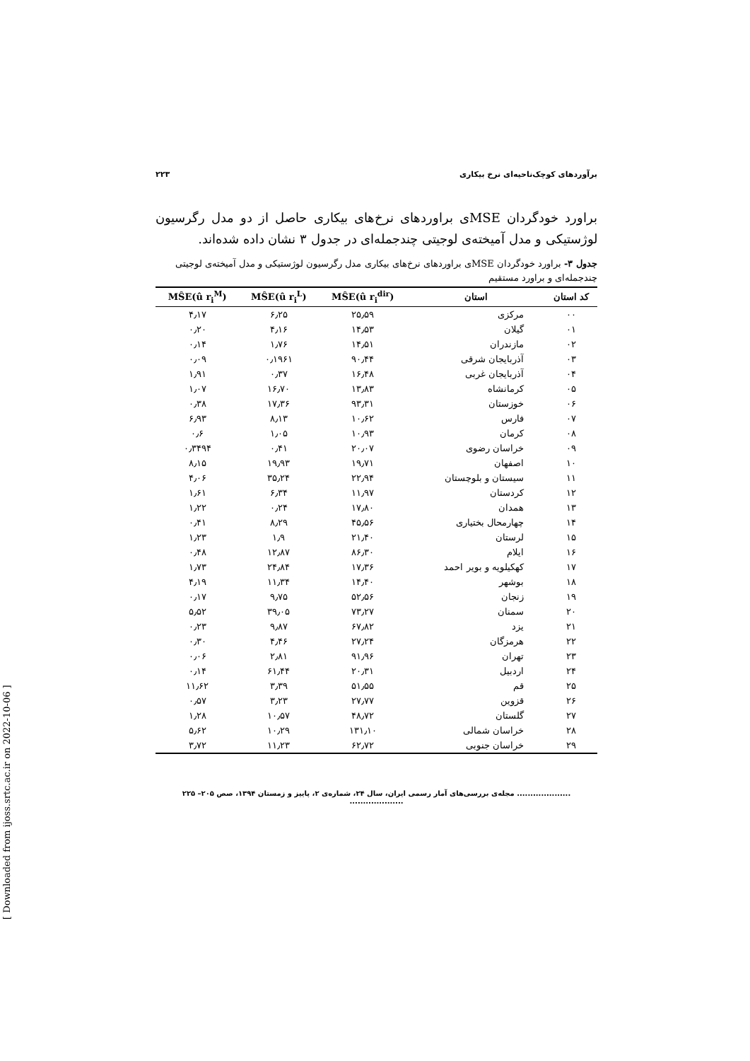[ Downloaded from ijoss.srtc.ac.ir on 2022-10-06 ]
برآوردهای کوچک‌ناحیه‌ای نرخ بیکاری ۲۲۳
براورد خودگردان MSEی براوردهای نرخ‌های بیکاری حاصل از دو مدل رگرسیون لوژستیکی و مدل آمیخته‌ی لوجیتی چندجمله‌ای در جدول ۳ نشان داده شده‌اند.
جدول ۳- براورد خودگردان MSEی براوردهای نرخ‌های بیکاری مدل رگرسیون لوژستیکی و مدل آمیخته‌ی لوجیتی چندجمله‌ای و براورد مستقیم
| کد استان | استان | MŜE(û r<sub>i</sub><sup>dir</sup>) | MŜE(û r<sub>i</sub><sup>L</sup>) | MŜE(û r<sub>i</sub><sup>M</sup>) |
| --- | --- | --- | --- | --- |
| ۰۰ | مرکزی | ۲۵٫۵۹ | ۶٫۲۵ | ۴٫۱۷ |
| ۰۱ | گیلان | ۱۴٫۵۳ | ۴٫۱۶ | ۰٫۲۰ |
| ۰۲ | مازندران | ۱۴٫۵۱ | ۱٫۷۶ | ۰٫۱۴ |
| ۰۳ | آذربایجان شرقی | ۹۰٫۴۴ | ۰٫۱۹۶۱ | ۰٫۰۹ |
| ۰۴ | آذربایجان غربی | ۱۶٫۴۸ | ۰٫۳۷ | ۱٫۹۱ |
| ۰۵ | کرمانشاه | ۱۳٫۸۳ | ۱۶٫۷۰ | ۱٫۰۷ |
| ۰۶ | خوزستان | ۹۳٫۳۱ | ۱۷٫۳۶ | ۰٫۳۸ |
| ۰۷ | فارس | ۱۰٫۶۲ | ۸٫۱۳ | ۶٫۹۳ |
| ۰۸ | کرمان | ۱۰٫۹۳ | ۱٫۰۵ | ۰٫۶ |
| ۰۹ | خراسان رضوی | ۲۰٫۰۷ | ۰٫۴۱ | ۰٫۳۴۹۴ |
| ۱۰ | اصفهان | ۱۹٫۷۱ | ۱۹٫۹۳ | ۸٫۱۵ |
| ۱۱ | سیستان و بلوچستان | ۲۲٫۹۴ | ۳۵٫۲۴ | ۴٫۰۶ |
| ۱۲ | کردستان | ۱۱٫۹۷ | ۶٫۳۴ | ۱٫۶۱ |
| ۱۳ | همدان | ۱۷٫۸۰ | ۰٫۲۴ | ۱٫۲۲ |
| ۱۴ | چهارمحال بختیاری | ۴۵٫۵۶ | ۸٫۲۹ | ۰٫۴۱ |
| ۱۵ | لرستان | ۲۱٫۴۰ | ۱٫۹ | ۱٫۲۳ |
| ۱۶ | ایلام | ۸۶٫۳۰ | ۱۲٫۸۷ | ۰٫۴۸ |
| ۱۷ | کهکیلویه و بویر احمد | ۱۷٫۳۶ | ۲۴٫۸۴ | ۱٫۷۳ |
| ۱۸ | بوشهر | ۱۴٫۴۰ | ۱۱٫۳۴ | ۴٫۱۹ |
| ۱۹ | زنجان | ۵۲٫۵۶ | ۹٫۷۵ | ۰٫۱۷ |
| ۲۰ | سمنان | ۷۳٫۲۷ | ۳۹٫۰۵ | ۵٫۵۲ |
| ۲۱ | یزد | ۶۷٫۸۲ | ۹٫۸۷ | ۰٫۲۳ |
| ۲۲ | هرمزگان | ۲۷٫۲۴ | ۴٫۴۶ | ۰٫۳۰ |
| ۲۳ | تهران | ۹۱٫۹۶ | ۲٫۸۱ | ۰٫۰۶ |
| ۲۴ | اردبیل | ۲۰٫۳۱ | ۶۱٫۴۴ | ۰٫۱۴ |
| ۲۵ | قم | ۵۱٫۵۵ | ۳٫۳۹ | ۱۱٫۶۲ |
| ۲۶ | قزوین | ۲۷٫۷۷ | ۳٫۲۳ | ۰٫۵۷ |
| ۲۷ | گلستان | ۴۸٫۷۲ | ۱۰٫۵۷ | ۱٫۲۸ |
| ۲۸ | خراسان شمالی | ۱۳۱٫۱۰ | ۱۰٫۲۹ | ۵٫۶۲ |
| ۲۹ | خراسان جنوبی | ۶۲٫۷۲ | ۱۱٫۲۳ | ۳٫۷۲ |
.................... مجله‌ی بررسی‌های آمار رسمی ایران، سال ۲۴، شماره‌ی ۲، پاییز و زمستان ۱۳۹۴، صص ۲۰۵– ۲۲۵ ....................